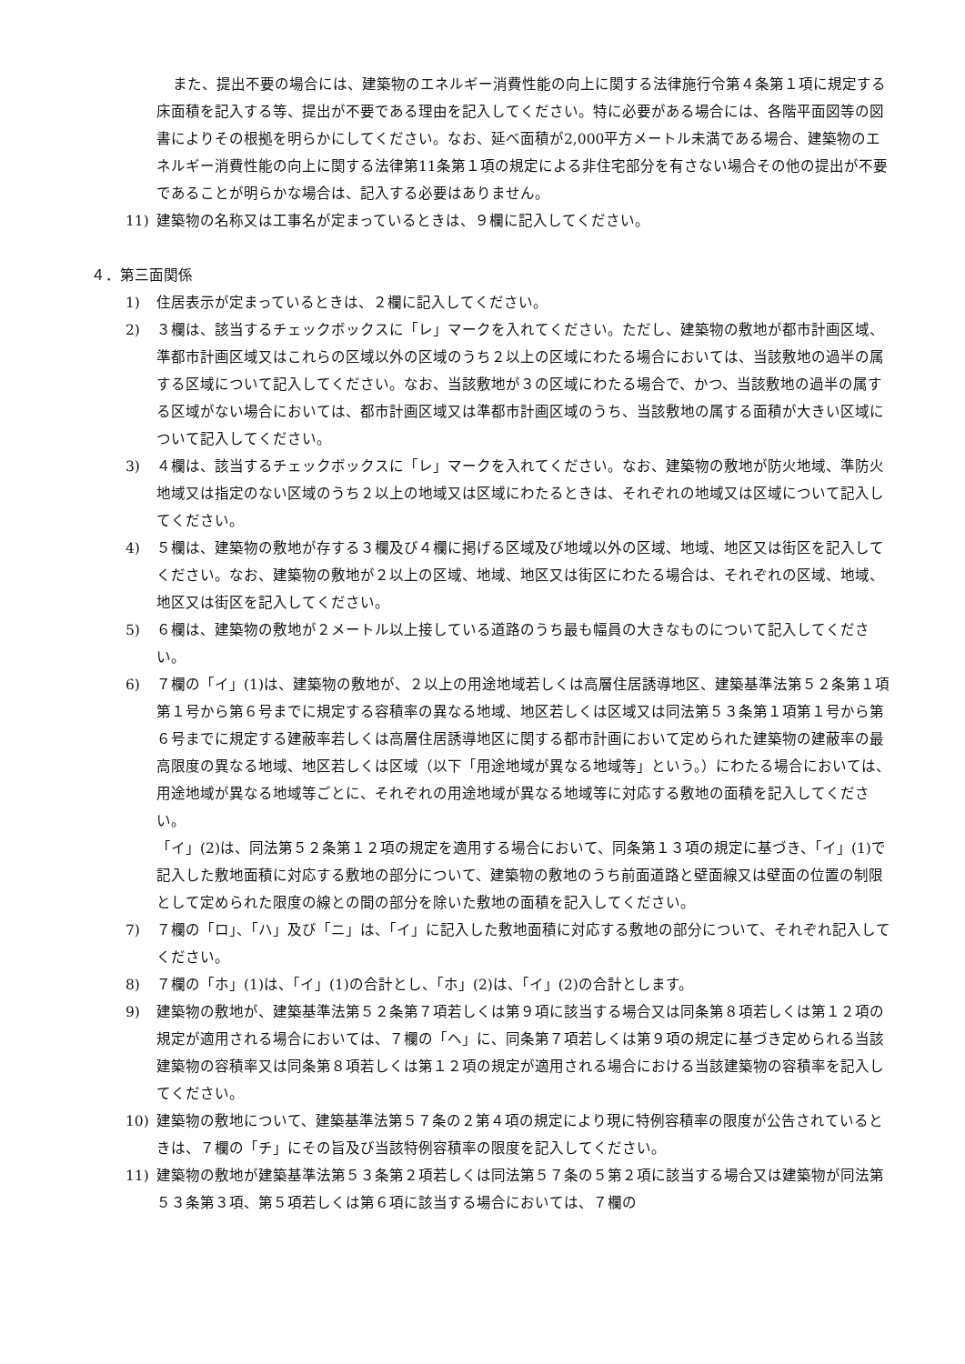また、提出不要の場合には、建築物のエネルギー消費性能の向上に関する法律施行令第４条第１項に規定する床面積を記入する等、提出が不要である理由を記入してください。特に必要がある場合には、各階平面図等の図書によりその根拠を明らかにしてください。なお、延べ面積が2,000平方メートル未満である場合、建築物のエネルギー消費性能の向上に関する法律第11条第１項の規定による非住宅部分を有さない場合その他の提出が不要であることが明らかな場合は、記入する必要はありません。
11) 建築物の名称又は工事名が定まっているときは、９欄に記入してください。
４．第三面関係
1) 住居表示が定まっているときは、２欄に記入してください。
2) ３欄は、該当するチェックボックスに「レ」マークを入れてください。ただし、建築物の敷地が都市計画区域、準都市計画区域又はこれらの区域以外の区域のうち２以上の区域にわたる場合においては、当該敷地の過半の属する区域について記入してください。なお、当該敷地が３の区域にわたる場合で、かつ、当該敷地の過半の属する区域がない場合においては、都市計画区域又は準都市計画区域のうち、当該敷地の属する面積が大きい区域について記入してください。
3) ４欄は、該当するチェックボックスに「レ」マークを入れてください。なお、建築物の敷地が防火地域、準防火地域又は指定のない区域のうち２以上の地域又は区域にわたるときは、それぞれの地域又は区域について記入してください。
4) ５欄は、建築物の敷地が存する３欄及び４欄に掲げる区域及び地域以外の区域、地域、地区又は街区を記入してください。なお、建築物の敷地が２以上の区域、地域、地区又は街区にわたる場合は、それぞれの区域、地域、地区又は街区を記入してください。
5) ６欄は、建築物の敷地が２メートル以上接している道路のうち最も幅員の大きなものについて記入してください。
6) ７欄の「イ」(1)は、建築物の敷地が、２以上の用途地域若しくは高層住居誘導地区、建築基準法第５２条第１項第１号から第６号までに規定する容積率の異なる地域、地区若しくは区域又は同法第５３条第１項第１号から第６号までに規定する建蔽率若しくは高層住居誘導地区に関する都市計画において定められた建築物の建蔽率の最高限度の異なる地域、地区若しくは区域（以下「用途地域が異なる地域等」という。）にわたる場合においては、用途地域が異なる地域等ごとに、それぞれの用途地域が異なる地域等に対応する敷地の面積を記入してください。
「イ」(2)は、同法第５２条第１２項の規定を適用する場合において、同条第１３項の規定に基づき、「イ」(1)で記入した敷地面積に対応する敷地の部分について、建築物の敷地のうち前面道路と壁面線又は壁面の位置の制限として定められた限度の線との間の部分を除いた敷地の面積を記入してください。
7) ７欄の「ロ」、「ハ」及び「ニ」は、「イ」に記入した敷地面積に対応する敷地の部分について、それぞれ記入してください。
8) ７欄の「ホ」(1)は、「イ」(1)の合計とし、「ホ」(2)は、「イ」(2)の合計とします。
9) 建築物の敷地が、建築基準法第５２条第７項若しくは第９項に該当する場合又は同条第８項若しくは第１２項の規定が適用される場合においては、７欄の「ヘ」に、同条第７項若しくは第９項の規定に基づき定められる当該建築物の容積率又は同条第８項若しくは第１２項の規定が適用される場合における当該建築物の容積率を記入してください。
10) 建築物の敷地について、建築基準法第５７条の２第４項の規定により現に特例容積率の限度が公告されているときは、７欄の「チ」にその旨及び当該特例容積率の限度を記入してください。
11) 建築物の敷地が建築基準法第５３条第２項若しくは同法第５７条の５第２項に該当する場合又は建築物が同法第５３条第３項、第５項若しくは第６項に該当する場合においては、７欄の